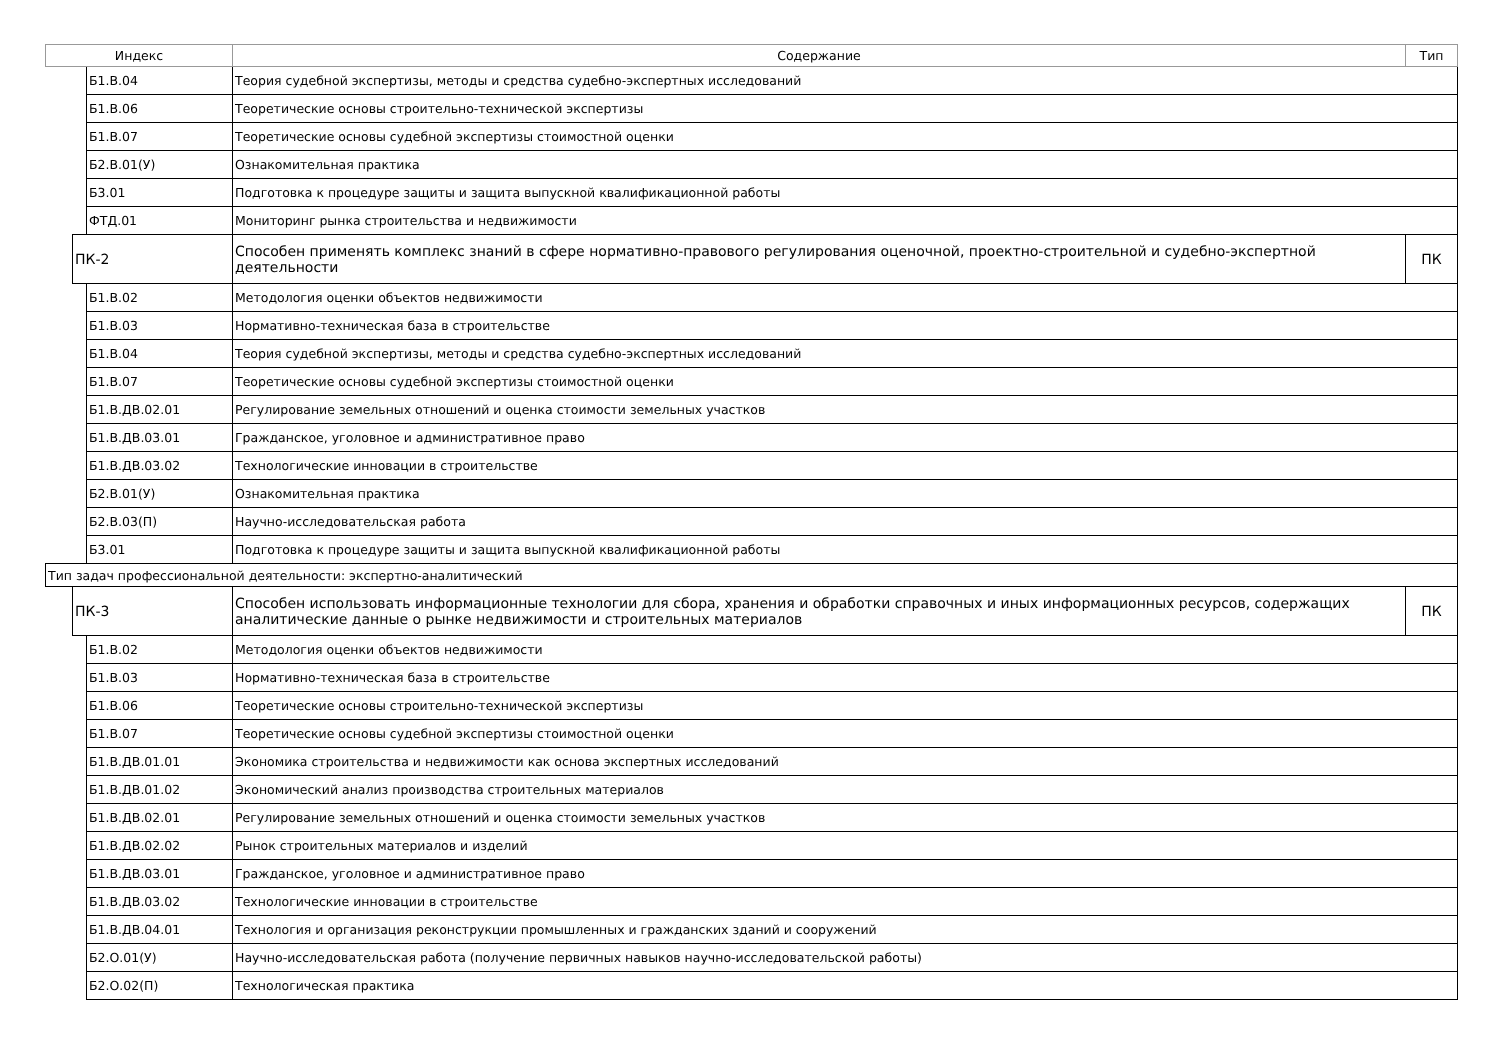| Индекс | | | Содержание | Тип |
| --- | --- | --- | --- | --- |
| | | Б1.В.04 | Теория судебной экспертизы, методы и средства судебно-экспертных исследований | |
| | | Б1.В.06 | Теоретические основы строительно-технической экспертизы | |
| | | Б1.В.07 | Теоретические основы судебной экспертизы стоимостной оценки | |
| | | Б2.В.01(У) | Ознакомительная практика | |
| | | Б3.01 | Подготовка к процедуре защиты и защита выпускной квалификационной работы | |
| | | ФТД.01 | Мониторинг рынка строительства и недвижимости | |
| | ПК-2 | | Способен применять комплекс знаний в сфере нормативно-правового регулирования оценочной, проектно-строительной и судебно-экспертной деятельности | ПК |
| | | Б1.В.02 | Методология оценки объектов недвижимости | |
| | | Б1.В.03 | Нормативно-техническая база в строительстве | |
| | | Б1.В.04 | Теория судебной экспертизы, методы и средства судебно-экспертных исследований | |
| | | Б1.В.07 | Теоретические основы судебной экспертизы стоимостной оценки | |
| | | Б1.В.ДВ.02.01 | Регулирование земельных отношений и оценка стоимости земельных участков | |
| | | Б1.В.ДВ.03.01 | Гражданское, уголовное и административное право | |
| | | Б1.В.ДВ.03.02 | Технологические инновации в строительстве | |
| | | Б2.В.01(У) | Ознакомительная практика | |
| | | Б2.В.03(П) | Научно-исследовательская работа | |
| | | Б3.01 | Подготовка к процедуре защиты и защита выпускной квалификационной работы | |
| Тип задач профессиональной деятельности: экспертно-аналитический | | | | |
| | ПК-3 | | Способен использовать информационные технологии для сбора, хранения и обработки справочных и иных информационных ресурсов, содержащих аналитические данные о рынке недвижимости и строительных материалов | ПК |
| | | Б1.В.02 | Методология оценки объектов недвижимости | |
| | | Б1.В.03 | Нормативно-техническая база в строительстве | |
| | | Б1.В.06 | Теоретические основы строительно-технической экспертизы | |
| | | Б1.В.07 | Теоретические основы судебной экспертизы стоимостной оценки | |
| | | Б1.В.ДВ.01.01 | Экономика строительства и недвижимости как основа экспертных исследований | |
| | | Б1.В.ДВ.01.02 | Экономический анализ производства строительных материалов | |
| | | Б1.В.ДВ.02.01 | Регулирование земельных отношений и оценка стоимости земельных участков | |
| | | Б1.В.ДВ.02.02 | Рынок строительных материалов и изделий | |
| | | Б1.В.ДВ.03.01 | Гражданское, уголовное и административное право | |
| | | Б1.В.ДВ.03.02 | Технологические инновации в строительстве | |
| | | Б1.В.ДВ.04.01 | Технология и организация реконструкции промышленных и гражданских зданий и сооружений | |
| | | Б2.О.01(У) | Научно-исследовательская работа (получение первичных навыков научно-исследовательской работы) | |
| | | Б2.О.02(П) | Технологическая практика | |